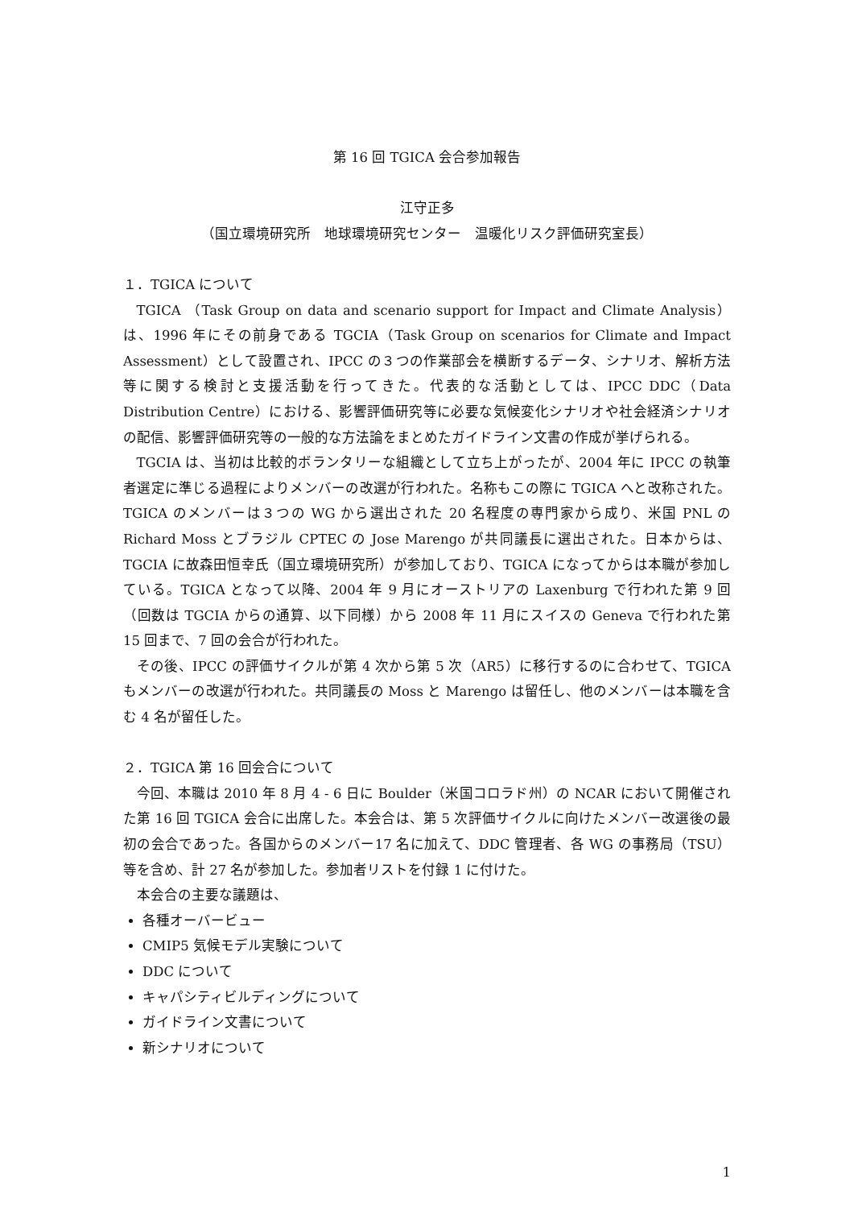第 16 回 TGICA 会合参加報告
江守正多
（国立環境研究所　地球環境研究センター　温暖化リスク評価研究室長）
１．TGICA について
TGICA （Task Group on data and scenario support for Impact and Climate Analysis）は、1996 年にその前身である TGCIA（Task Group on scenarios for Climate and Impact Assessment）として設置され、IPCC の３つの作業部会を横断するデータ、シナリオ、解析方法等に関する検討と支援活動を行ってきた。代表的な活動としては、IPCC DDC（Data Distribution Centre）における、影響評価研究等に必要な気候変化シナリオや社会経済シナリオの配信、影響評価研究等の一般的な方法論をまとめたガイドライン文書の作成が挙げられる。
TGCIA は、当初は比較的ボランタリーな組織として立ち上がったが、2004 年に IPCC の執筆者選定に準じる過程によりメンバーの改選が行われた。名称もこの際に TGICA へと改称された。TGICA のメンバーは３つの WG から選出された 20 名程度の専門家から成り、米国 PNL の Richard Moss とブラジル CPTEC の Jose Marengo が共同議長に選出された。日本からは、TGCIA に故森田恒幸氏（国立環境研究所）が参加しており、TGICA になってからは本職が参加している。TGICA となって以降、2004 年 9 月にオーストリアの Laxenburg で行われた第 9 回（回数は TGCIA からの通算、以下同様）から 2008 年 11 月にスイスの Geneva で行われた第 15 回まで、7 回の会合が行われた。
その後、IPCC の評価サイクルが第 4 次から第 5 次（AR5）に移行するのに合わせて、TGICA もメンバーの改選が行われた。共同議長の Moss と Marengo は留任し、他のメンバーは本職を含む 4 名が留任した。
２．TGICA 第 16 回会合について
今回、本職は 2010 年 8 月 4 - 6 日に Boulder（米国コロラド州）の NCAR において開催された第 16 回 TGICA 会合に出席した。本会合は、第 5 次評価サイクルに向けたメンバー改選後の最初の会合であった。各国からのメンバー17 名に加えて、DDC 管理者、各 WG の事務局（TSU）等を含め、計 27 名が参加した。参加者リストを付録 1 に付けた。
本会合の主要な議題は、
各種オーバービュー
CMIP5 気候モデル実験について
DDC について
キャパシティビルディングについて
ガイドライン文書について
新シナリオについて
1